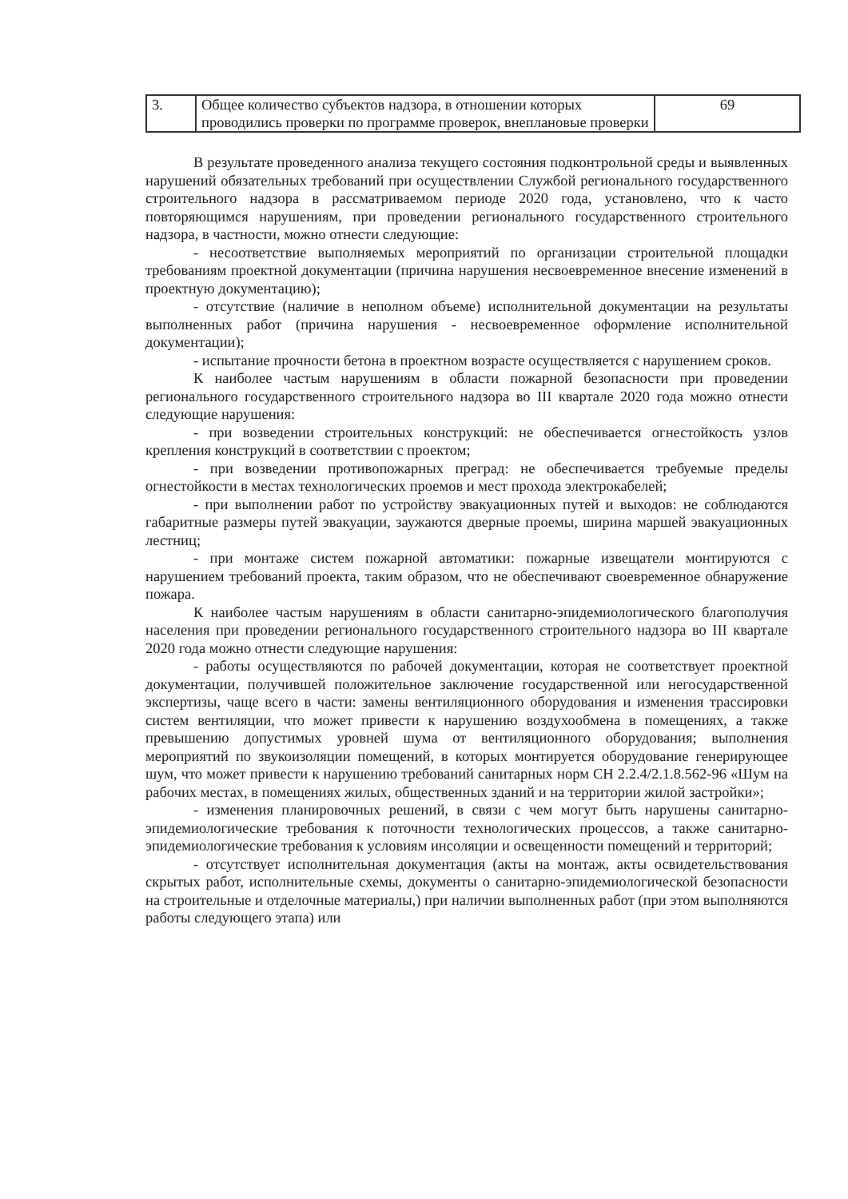| 3. | Общее количество субъектов надзора, в отношении которых проводились проверки по программе проверок, внеплановые проверки | 69 |
В результате проведенного анализа текущего состояния подконтрольной среды и выявленных нарушений обязательных требований при осуществлении Службой регионального государственного строительного надзора в рассматриваемом периоде 2020 года, установлено, что к часто повторяющимся нарушениям, при проведении регионального государственного строительного надзора, в частности, можно отнести следующие:
- несоответствие выполняемых мероприятий по организации строительной площадки требованиям проектной документации (причина нарушения несвоевременное внесение изменений в проектную документацию);
- отсутствие (наличие в неполном объеме) исполнительной документации на результаты выполненных работ (причина нарушения - несвоевременное оформление исполнительной документации);
- испытание прочности бетона в проектном возрасте осуществляется с нарушением сроков.
К наиболее частым нарушениям в области пожарной безопасности при проведении регионального государственного строительного надзора во III квартале 2020 года можно отнести следующие нарушения:
- при возведении строительных конструкций: не обеспечивается огнестойкость узлов крепления конструкций в соответствии с проектом;
- при возведении противопожарных преград: не обеспечивается требуемые пределы огнестойкости в местах технологических проемов и мест прохода электрокабелей;
- при выполнении работ по устройству эвакуационных путей и выходов: не соблюдаются габаритные размеры путей эвакуации, заужаются дверные проемы, ширина маршей эвакуационных лестниц;
- при монтаже систем пожарной автоматики: пожарные извещатели монтируются с нарушением требований проекта, таким образом, что не обеспечивают своевременное обнаружение пожара.
К наиболее частым нарушениям в области санитарно-эпидемиологического благополучия населения при проведении регионального государственного строительного надзора во III квартале 2020 года можно отнести следующие нарушения:
- работы осуществляются по рабочей документации, которая не соответствует проектной документации, получившей положительное заключение государственной или негосударственной экспертизы, чаще всего в части: замены вентиляционного оборудования и изменения трассировки систем вентиляции, что может привести к нарушению воздухообмена в помещениях, а также превышению допустимых уровней шума от вентиляционного оборудования; выполнения мероприятий по звукоизоляции помещений, в которых монтируется оборудование генерирующее шум, что может привести к нарушению требований санитарных норм СН 2.2.4/2.1.8.562-96 «Шум на рабочих местах, в помещениях жилых, общественных зданий и на территории жилой застройки»;
- изменения планировочных решений, в связи с чем могут быть нарушены санитарно-эпидемиологические требования к поточности технологических процессов, а также санитарно-эпидемиологические требования к условиям инсоляции и освещенности помещений и территорий;
- отсутствует исполнительная документация (акты на монтаж, акты освидетельствования скрытых работ, исполнительные схемы, документы о санитарно-эпидемиологической безопасности на строительные и отделочные материалы,) при наличии выполненных работ (при этом выполняются работы следующего этапа) или